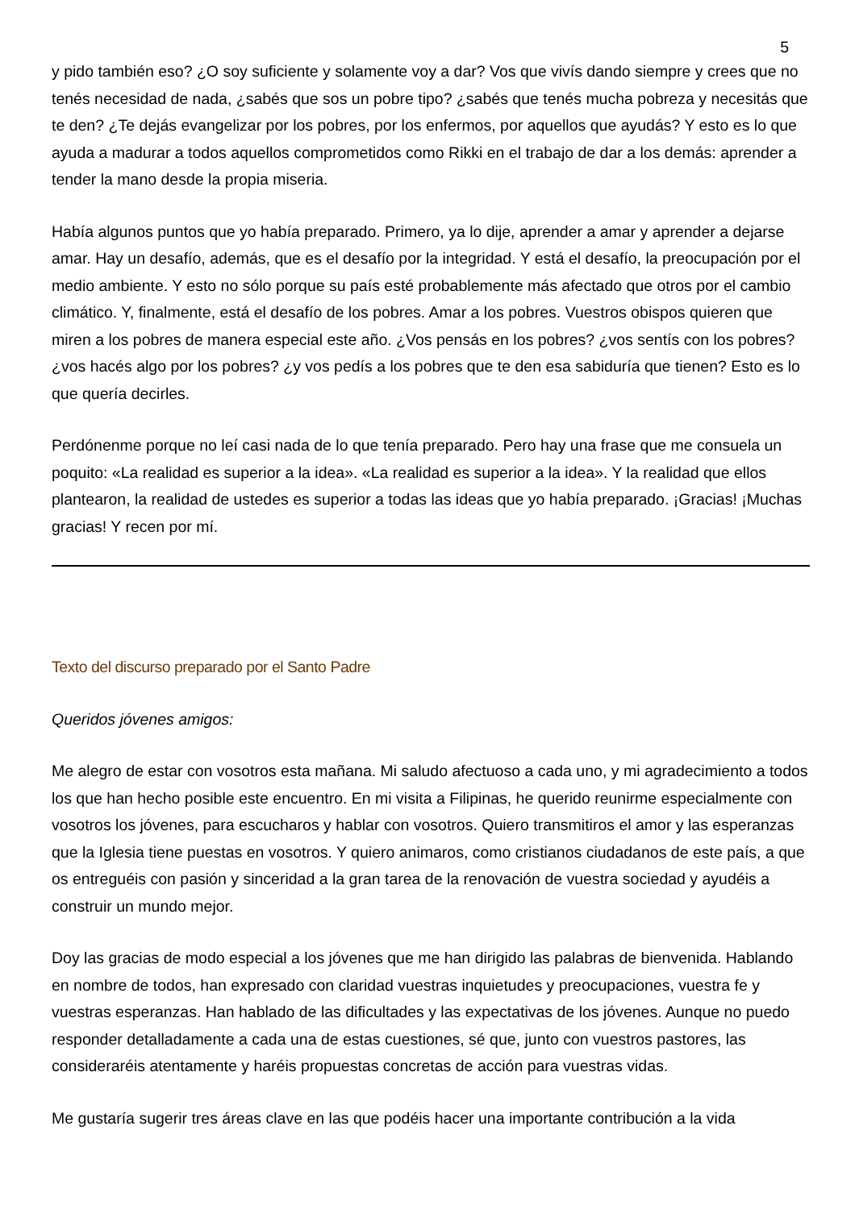5
y pido también eso? ¿O soy suficiente y solamente voy a dar? Vos que vivís dando siempre y crees que no tenés necesidad de nada, ¿sabés que sos un pobre tipo? ¿sabés que tenés mucha pobreza y necesitás que te den? ¿Te dejás evangelizar por los pobres, por los enfermos, por aquellos que ayudás? Y esto es lo que ayuda a madurar a todos aquellos comprometidos como Rikki en el trabajo de dar a los demás: aprender a tender la mano desde la propia miseria.
Había algunos puntos que yo había preparado. Primero, ya lo dije, aprender a amar y aprender a dejarse amar. Hay un desafío, además, que es el desafío por la integridad. Y está el desafío, la preocupación por el medio ambiente. Y esto no sólo porque su país esté probablemente más afectado que otros por el cambio climático. Y, finalmente, está el desafío de los pobres. Amar a los pobres. Vuestros obispos quieren que miren a los pobres de manera especial este año. ¿Vos pensás en los pobres? ¿vos sentís con los pobres? ¿vos hacés algo por los pobres? ¿y vos pedís a los pobres que te den esa sabiduría que tienen? Esto es lo que quería decirles.
Perdónenme porque no leí casi nada de lo que tenía preparado. Pero hay una frase que me consuela un poquito: «La realidad es superior a la idea». «La realidad es superior a la idea». Y la realidad que ellos plantearon, la realidad de ustedes es superior a todas las ideas que yo había preparado. ¡Gracias! ¡Muchas gracias! Y recen por mí.
Texto del discurso preparado por el Santo Padre
Queridos jóvenes amigos:
Me alegro de estar con vosotros esta mañana. Mi saludo afectuoso a cada uno, y mi agradecimiento a todos los que han hecho posible este encuentro. En mi visita a Filipinas, he querido reunirme especialmente con vosotros los jóvenes, para escucharos y hablar con vosotros. Quiero transmitiros el amor y las esperanzas que la Iglesia tiene puestas en vosotros. Y quiero animaros, como cristianos ciudadanos de este país, a que os entreguéis con pasión y sinceridad a la gran tarea de la renovación de vuestra sociedad y ayudéis a construir un mundo mejor.
Doy las gracias de modo especial a los jóvenes que me han dirigido las palabras de bienvenida. Hablando en nombre de todos, han expresado con claridad vuestras inquietudes y preocupaciones, vuestra fe y vuestras esperanzas. Han hablado de las dificultades y las expectativas de los jóvenes. Aunque no puedo responder detalladamente a cada una de estas cuestiones, sé que, junto con vuestros pastores, las consideraréis atentamente y haréis propuestas concretas de acción para vuestras vidas.
Me gustaría sugerir tres áreas clave en las que podéis hacer una importante contribución a la vida